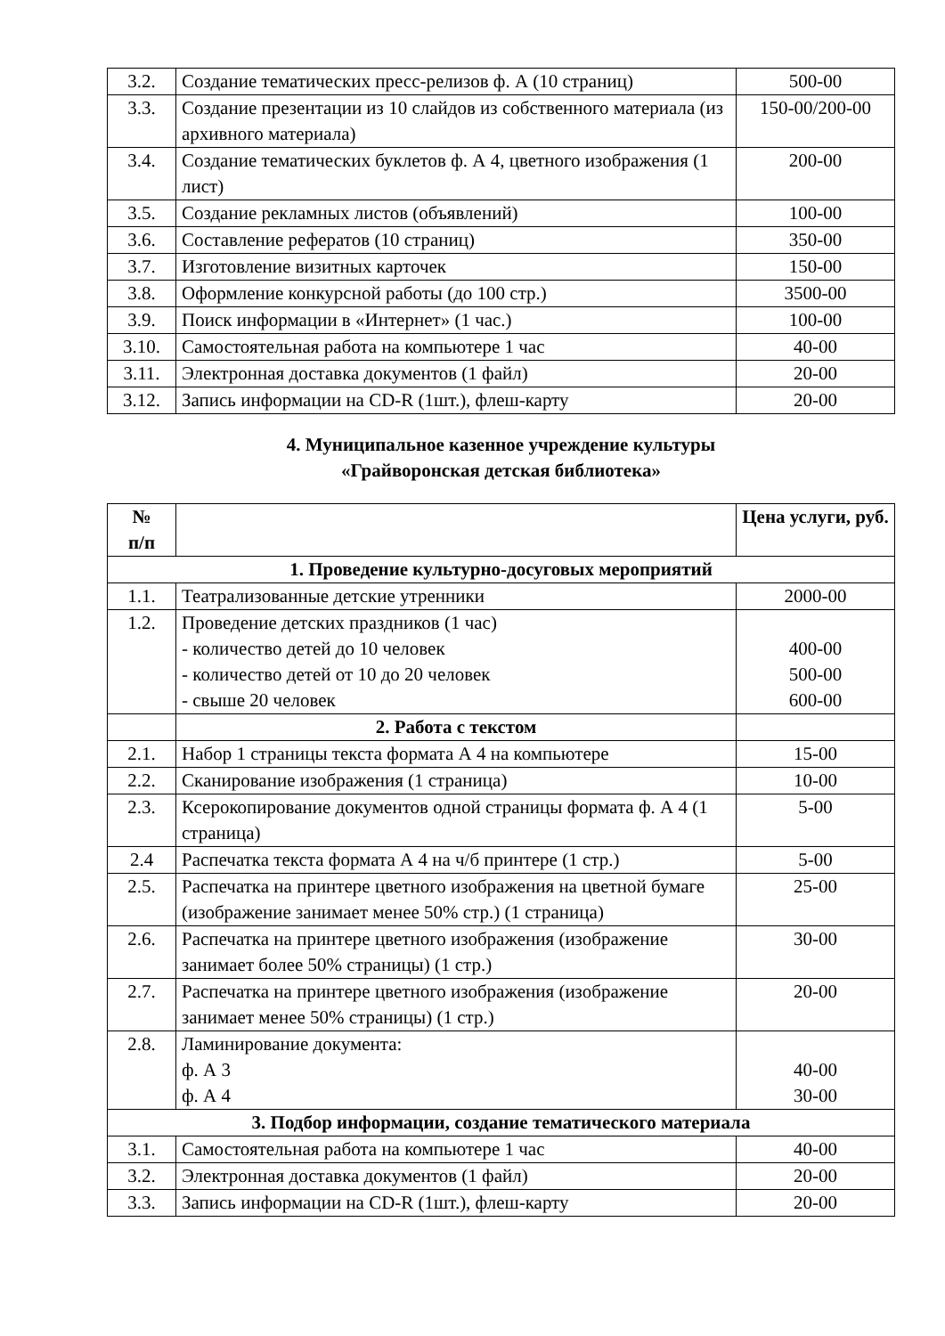| 3.2. | Создание тематических пресс-релизов ф. А (10 страниц) | 500-00 |
| 3.3. | Создание презентации из 10 слайдов из собственного материала (из архивного материала) | 150-00/200-00 |
| 3.4. | Создание тематических буклетов ф. А 4, цветного изображения (1 лист) | 200-00 |
| 3.5. | Создание рекламных листов (объявлений) | 100-00 |
| 3.6. | Составление рефератов (10 страниц) | 350-00 |
| 3.7. | Изготовление визитных карточек | 150-00 |
| 3.8. | Оформление конкурсной работы (до 100 стр.) | 3500-00 |
| 3.9. | Поиск информации в «Интернет» (1 час.) | 100-00 |
| 3.10. | Самостоятельная работа на компьютере 1 час | 40-00 |
| 3.11. | Электронная доставка документов (1 файл) | 20-00 |
| 3.12. | Запись информации на CD-R (1шт.), флеш-карту | 20-00 |
4. Муниципальное казенное учреждение культуры
«Грайворонская детская библиотека»
| № п/п | | Цена услуги, руб. |
| --- | --- | --- |
| 1. Проведение культурно-досуговых мероприятий | | |
| 1.1. | Театрализованные детские утренники | 2000-00 |
| 1.2. | Проведение детских праздников (1 час) - количество детей до 10 человек - количество детей от 10 до 20 человек - свыше 20 человек | 400-00 500-00 600-00 |
| | 2. Работа с текстом | |
| 2.1. | Набор 1 страницы текста формата А 4 на компьютере | 15-00 |
| 2.2. | Сканирование изображения (1 страница) | 10-00 |
| 2.3. | Ксерокопирование документов одной страницы формата ф. А 4 (1 страница) | 5-00 |
| 2.4 | Распечатка текста формата А 4 на ч/б принтере (1 стр.) | 5-00 |
| 2.5. | Распечатка на принтере цветного изображения на цветной бумаге (изображение занимает менее 50% стр.) (1 страница) | 25-00 |
| 2.6. | Распечатка на принтере цветного изображения (изображение занимает более 50% страницы) (1 стр.) | 30-00 |
| 2.7. | Распечатка на принтере цветного изображения (изображение занимает менее 50% страницы) (1 стр.) | 20-00 |
| 2.8. | Ламинирование документа: ф. А 3 ф. А 4 | 40-00 30-00 |
| 3. Подбор информации, создание тематического материала | | |
| 3.1. | Самостоятельная работа на компьютере 1 час | 40-00 |
| 3.2. | Электронная доставка документов (1 файл) | 20-00 |
| 3.3. | Запись информации на CD-R (1шт.), флеш-карту | 20-00 |